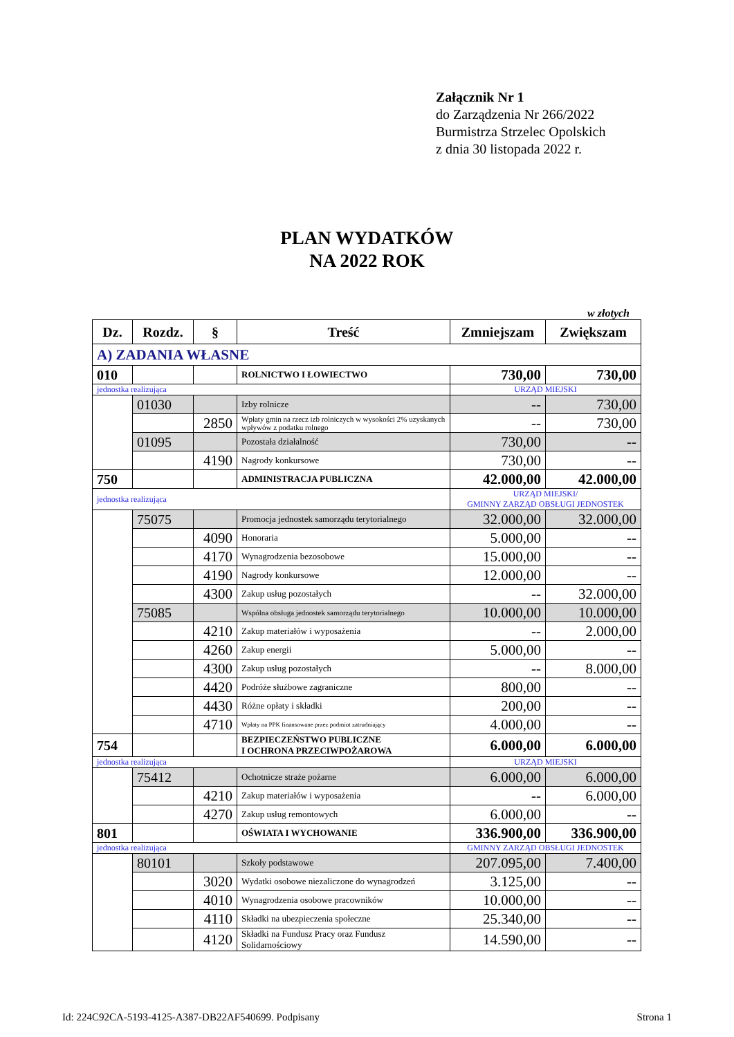Załącznik Nr 1
do Zarządzenia Nr 266/2022
Burmistrza Strzelec Opolskich
z dnia 30 listopada 2022 r.
PLAN WYDATKÓW
NA 2022 ROK
w złotych
| Dz. | Rozdz. | § | Treść | Zmniejszam | Zwiększam |
| --- | --- | --- | --- | --- | --- |
| A) ZADANIA WŁASNE | | | | | |
| 010 | | | ROLNICTWO I ŁOWIECTWO | 730,00 | 730,00 |
| jednostka realizująca | | | | URZĄD MIEJSKI | |
| | 01030 | | Izby rolnicze | -- | 730,00 |
| | | 2850 | Wpłaty gmin na rzecz izb rolniczych w wysokości 2% uzyskanych wpływów z podatku rolnego | -- | 730,00 |
| | 01095 | | Pozostała działalność | 730,00 | -- |
| | | 4190 | Nagrody konkursowe | 730,00 | -- |
| 750 | | | ADMINISTRACJA PUBLICZNA | 42.000,00 | 42.000,00 |
| jednostka realizująca | | | | URZĄD MIEJSKI/ GMINNY ZARZĄD OBSŁUGI JEDNOSTEK | |
| | 75075 | | Promocja jednostek samorządu terytorialnego | 32.000,00 | 32.000,00 |
| | | 4090 | Honoraria | 5.000,00 | -- |
| | | 4170 | Wynagrodzenia bezosobowe | 15.000,00 | -- |
| | | 4190 | Nagrody konkursowe | 12.000,00 | -- |
| | | 4300 | Zakup usług pozostałych | -- | 32.000,00 |
| | 75085 | | Wspólna obsługa jednostek samorządu terytorialnego | 10.000,00 | 10.000,00 |
| | | 4210 | Zakup materiałów i wyposażenia | -- | 2.000,00 |
| | | 4260 | Zakup energii | 5.000,00 | -- |
| | | 4300 | Zakup usług pozostałych | -- | 8.000,00 |
| | | 4420 | Podróże służbowe zagraniczne | 800,00 | -- |
| | | 4430 | Różne opłaty i składki | 200,00 | -- |
| | | 4710 | Wpłaty na PPK finansowane przez podmiot zatrudniający | 4.000,00 | -- |
| 754 | | | BEZPIECZEŃSTWO PUBLICZNE I OCHRONA PRZECIWPOŻAROWA | 6.000,00 | 6.000,00 |
| jednostka realizująca | | | | URZĄD MIEJSKI | |
| | 75412 | | Ochotnicze straże pożarne | 6.000,00 | 6.000,00 |
| | | 4210 | Zakup materiałów i wyposażenia | -- | 6.000,00 |
| | | 4270 | Zakup usług remontowych | 6.000,00 | -- |
| 801 | | | OŚWIATA I WYCHOWANIE | 336.900,00 | 336.900,00 |
| jednostka realizująca | | | | GMINNY ZARZĄD OBSŁUGI JEDNOSTEK | |
| | 80101 | | Szkoły podstawowe | 207.095,00 | 7.400,00 |
| | | 3020 | Wydatki osobowe niezaliczone do wynagrodzeń | 3.125,00 | -- |
| | | 4010 | Wynagrodzenia osobowe pracowników | 10.000,00 | -- |
| | | 4110 | Składki na ubezpieczenia społeczne | 25.340,00 | -- |
| | | 4120 | Składki na Fundusz Pracy oraz Fundusz Solidarnościowy | 14.590,00 | -- |
Id: 224C92CA-5193-4125-A387-DB22AF540699. Podpisany Strona 1